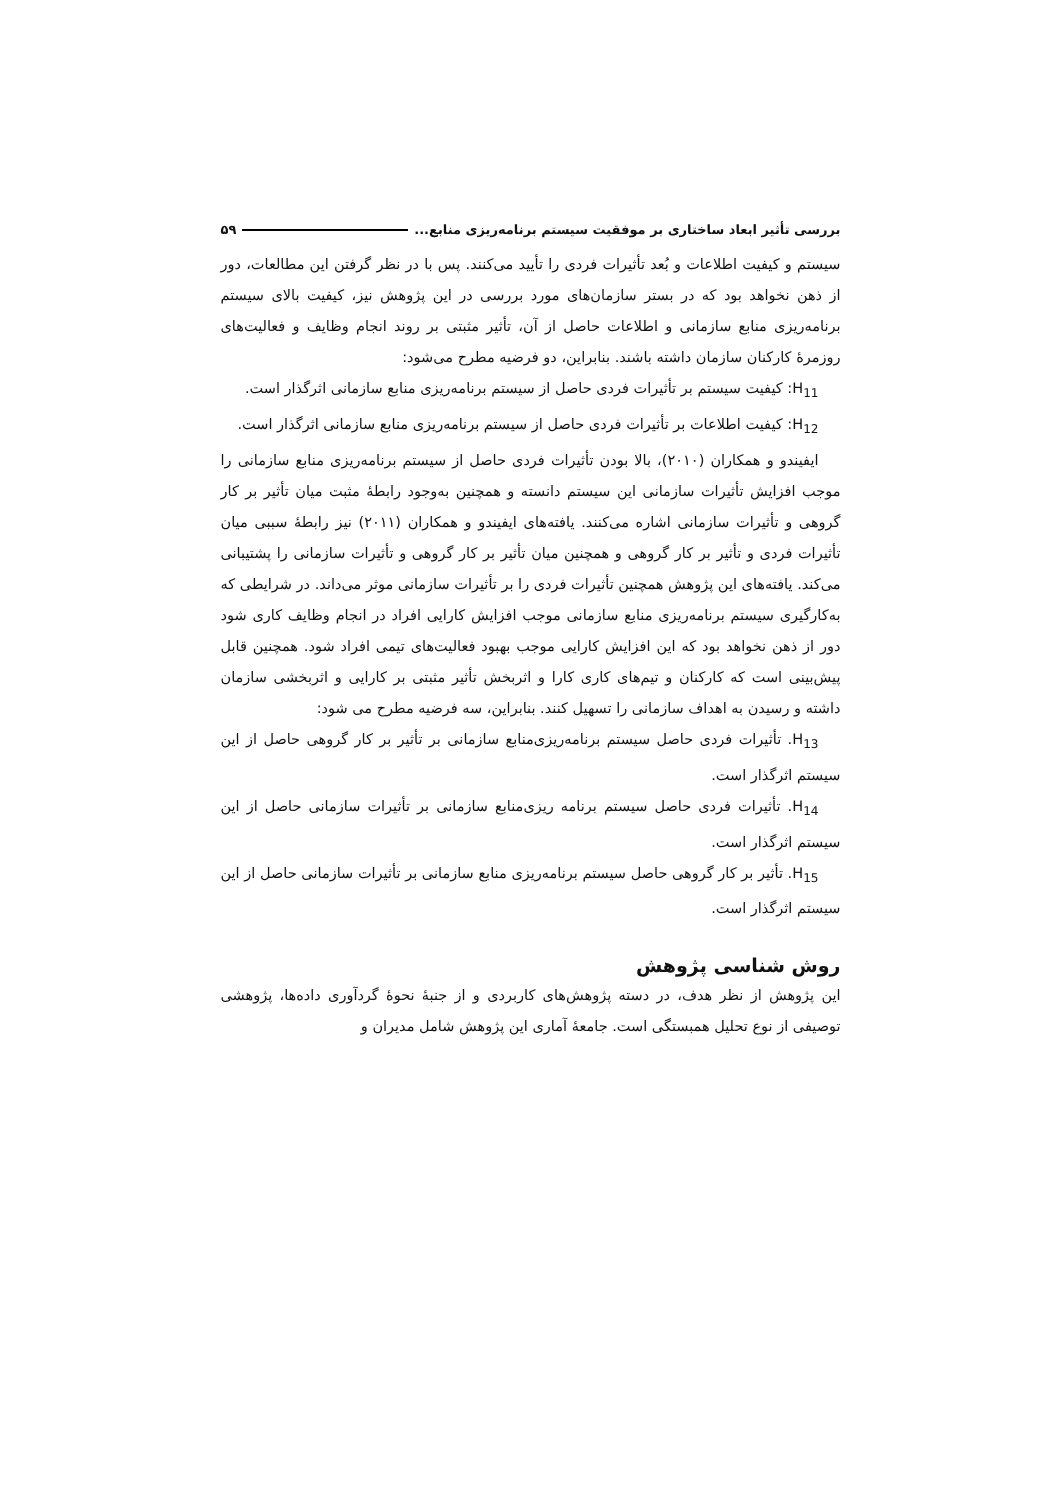بررسی تأثیر ابعاد ساختاری بر موفقیت سیستم برنامه‌ریزی منابع... ۵۹
سیستم و کیفیت اطلاعات و بُعد تأثیرات فردی را تأیید می‌کنند. پس با در نظر گرفتن این مطالعات، دور از ذهن نخواهد بود که در بستر سازمان‌های مورد بررسی در این پژوهش نیز، کیفیت بالای سیستم برنامه‌ریزی منابع سازمانی و اطلاعات حاصل از آن، تأثیر مثبتی بر روند انجام وظایف و فعالیت‌های روزمرهٔ کارکنان سازمان داشته باشند. بنابراین، دو فرضیه مطرح می‌شود:
H<sub>11</sub>: کیفیت سیستم بر تأثیرات فردی حاصل از سیستم برنامه‌ریزی منابع سازمانی اثرگذار است.
H<sub>12</sub>: کیفیت اطلاعات بر تأثیرات فردی حاصل از سیستم برنامه‌ریزی منابع سازمانی اثرگذار است.
ایفیندو و همکاران (۲۰۱۰)، بالا بودن تأثیرات فردی حاصل از سیستم برنامه‌ریزی منابع سازمانی را موجب افزایش تأثیرات سازمانی این سیستم دانسته و همچنین به‌وجود رابطهٔ مثبت میان تأثیر بر کار گروهی و تأثیرات سازمانی اشاره می‌کنند. یافته‌های ایفیندو و همکاران (۲۰۱۱) نیز رابطهٔ سببی میان تأثیرات فردی و تأثیر بر کار گروهی و همچنین میان تأثیر بر کار گروهی و تأثیرات سازمانی را پشتیبانی می‌کند. یافته‌های این پژوهش همچنین تأثیرات فردی را بر تأثیرات سازمانی موثر می‌داند. در شرایطی که به‌کارگیری سیستم برنامه‌ریزی منابع سازمانی موجب افزایش کارایی افراد در انجام وظایف کاری شود دور از ذهن نخواهد بود که این افزایش کارایی موجب بهبود فعالیت‌های تیمی افراد شود. همچنین قابل پیش‌بینی است که کارکنان و تیم‌های کاری کارا و اثربخش تأثیر مثبتی بر کارایی و اثربخشی سازمان داشته و رسیدن به اهداف سازمانی را تسهیل کنند. بنابراین، سه فرضیه مطرح می شود:
H<sub>13</sub>. تأثیرات فردی حاصل سیستم برنامه‌ریزی‌منابع سازمانی بر تأثیر بر کار گروهی حاصل از این سیستم اثرگذار است.
H<sub>14</sub>. تأثیرات فردی حاصل سیستم برنامه ریزی‌منابع سازمانی بر تأثیرات سازمانی حاصل از این سیستم اثرگذار است.
H<sub>15</sub>. تأثیر بر کار گروهی حاصل سیستم برنامه‌ریزی منابع سازمانی بر تأثیرات سازمانی حاصل از این سیستم اثرگذار است.
روش شناسی پژوهش
این پژوهش از نظر هدف، در دسته پژوهش‌های کاربردی و از جنبهٔ نحوهٔ گردآوری داده‌ها، پژوهشی توصیفی از نوع تحلیل همبستگی است. جامعهٔ آماری این پژوهش شامل مدیران و